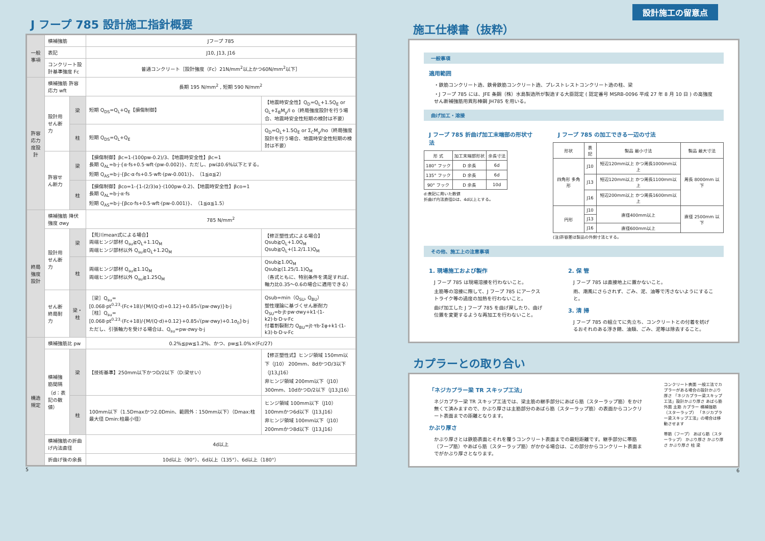J フープ 785 設計施工指針概要
| 一般事項 | 横補強筋 | | Jフープ 785 | |
| | 表記 | | J10, J13, J16 | |
| | コンクリート設計基準強度 Fc | | 普通コンクリート［設計強度（Fc）21N/mm<sup>2</sup>以上かつ60N/mm<sup>2</sup>以下］ | |
| 許容応力度設計 | 横補強筋 許容応力 wft | | 長期 195 N/mm<sup>2</sup> , 短期 590 N/mm<sup>2</sup> | |
| | 設計用せん断力 | 梁 | 短期 Q<sub>DS</sub>=Q<sub>L</sub>+Q<sub>E</sub>【損傷制御】 | 【地震時安全性】Q<sub>D</sub>=Q<sub>L</sub>+1.5Q<sub>E</sub> or Q<sub>L</sub>+Σ<sub>B</sub>M<sub>y</sub>/l o（終局強度設計を行う場合、地震時安全性短期の検討は不要） |
| | | 柱 | 短期 Q<sub>DS</sub>=Q<sub>L</sub>+Q<sub>E</sub> | Q<sub>D</sub>=Q<sub>L</sub>+1.5Q<sub>E</sub> or Σ<sub>C</sub>M<sub>y</sub>/ho（終局強度設計を行う場合、地震時安全性短期の検討は不要） |
| | 許容せん断力 | 梁 | 【損傷制御】βc=1-(100pw-0.2)/3、【地震時安全性】βc=1 長期 Q<sub>AL</sub>=b·j·{α·fs+0.5·wft·(pw-0.002)}、ただし、pwは0.6%以下とする。 短期 Q<sub>AS</sub>=b·j·{βc·α·fs+0.5·wft·(pw-0.001)}、（1≦α≦2） | |
| | | 柱 | 【損傷制御】βco=1-{1-(2/3)α}·(100pw-0.2)、【地震時安全性】βco=1 長期 Q<sub>AL</sub>=b·j·α·fs 短期 Q<sub>AS</sub>=b·j·{βco·fs+0.5·wft·(pw-0.001)}、（1≦α≦1.5） | |
| 終局強度設計 | 横補強筋 降伏強度 σwy | | 785 N/mm<sup>2</sup> | |
| | 設計用せん断力 | 梁 | 【荒川mean式による場合】 両端ヒンジ部材 Q<sub>su</sub>≧Q<sub>L</sub>+1.1Q<sub>M</sub> 両端ヒンジ部材以外 Q<sub>su</sub>≧Q<sub>L</sub>+1.2Q<sub>M</sub> | 【修正塑性式による場合】 Qsub≧Q<sub>L</sub>+1.0Q<sub>M</sub> Qsub≧Q<sub>L</sub>+(1.2/1.1)Q<sub>M</sub> |
| | | 柱 | 両端ヒンジ部材 Q<sub>su</sub>≧1.1Q<sub>M</sub> 両端ヒンジ部材以外 Q<sub>su</sub>≧1.25Q<sub>M</sub> | Qsub≧1.0Q<sub>M</sub> Qsub≧(1.25/1.1)Q<sub>M</sub> （各式ともに、特別条件を満足すれば、軸力比0.35～0.6の場合に適用できる） |
| | せん断終局耐力 | 梁・柱 | ［梁］Q<sub>su</sub>=[0.068·pt<sup>0.23</sup>·(Fc+18)/{M/(Q·d)+0.12}+0.85√(pw·σwy)]·b·j ［柱］Q<sub>su</sub>=[0.068·pt<sup>0.23</sup>·(Fc+18)/{M/(Q·d)+0.12}+0.85√(pw·σwy)+0.1σ<sub>0</sub>]·b·j ただし、引張軸力を受ける場合は、Q<sub>su</sub>=pw·σwy·b·j | Qsub=min（Q<sub>SU</sub>, Q<sub>BU</sub>） 塑性理論に基づくせん断耐力 Q<sub>SU</sub>=b·jt·pw·σwy+k1·(1-k2)·b·D·ν·Fc 付着割裂耐力 Q<sub>BU</sub>=jt·τb·Σφ+k1·(1-k3)·b·D·ν·Fc |
| 構造規定 | 横補強筋比 pw | | 0.2%≦pw≦1.2%、かつ、pw≦1.0%×(Fc/27) | |
| | 横補強筋間隔 （d：表記の数値） | 梁 | 【技術基準】250mm以下かつD/2以下（D:梁せい） | 【修正塑性式】ヒンジ領域 150mm以下（J10） 200mm、8dかつD/3以下（J13,J16） 非ヒンジ領域 200mm以下（J10） 300mm、10dかつD/2以下（J13,J16） |
| | | 柱 | 100mm以下（1.5Dmaxかつ2.0Dmin、範囲外：150mm以下）（Dmax:柱最大径 Dmin:柱最小径） | ヒンジ領域 100mm以下（J10） 100mmかつ6d以下（J13,J16） 非ヒンジ領域 100mm以下（J10） 200mmかつ8d以下（J13,J16） |
| | 横補強筋の折曲げ内法直径 | | 4d以上 | |
| | 折曲げ後の余長 | | 10d以上（90°）、6d以上（135°）、6d以上（180°） | |
5
設計施工の留意点
施工仕様書（抜粋）
一般事項
適用範囲
・鉄筋コンクリート造、鉄骨鉄筋コンクリート造、プレストレストコンクリート造の柱、梁
・J フープ 785 には、JFE 条鋼（株）水島製造所が製造する大臣認定 ( 認定番号 MSRB-0096 平成 27 年 8 月 10 日 ) の高強度せん断補強筋用異形棒鋼 JH785 を用いる。
曲げ加工・溶接
J フープ 785 折曲げ加工末端部の形状寸法
| 形 式 | 加工末端部形状 | 余長寸法 |
| --- | --- | --- |
| 180° フック | D 余長 | 6d |
| 135° フック | D 余長 | 6d |
| 90° フック | D 余長 | 10d |
d:表記に用いた数値
折曲げ内法直径Dは、4d以上とする。
J フープ 785 の加工できる一辺の寸法
| 形状 | 表記 | 製品 最小寸法 | 製品 最大寸法 |
| --- | --- | --- | --- |
| 四角形 多角形 | J10 | 短辺120mm以上 かつ周長1000mm以上 | 周長 8000mm 以下 |
| | J13 | 短辺120mm以上 かつ周長1100mm以上 | |
| | J16 | 短辺200mm以上 かつ周長1600mm以上 | |
| 円形 | J10 | 直径400mm以上 | 直径 2500mm 以下 |
| | J13 | | |
| | J16 | 直径600mm以上 | |
(注)許容差は製品の外側寸法とする。
その他、施工上の注意事項
1. 現場施工および製作
J フープ 785 は現場溶接を行わないこと。
主筋等の溶接に際して、J フープ 785 にアークストライク等の過度の加熱を行わないこと。
曲げ加工した J フープ 785 を曲げ戻したり、曲げ位置を変更するような再加工を行わないこと。
2. 保 管
J フープ 785 は直接地上に置かないこと。
雨、潮風にさらされず、ごみ、泥、油等で汚さないようにすること。
3. 清 掃
J フープ 785 の組立てに先立ち、コンクリートとの付着を妨げるおそれのある浮き錆、油類、ごみ、泥等は除去すること。
カプラーとの取り合い
「ネジカプラー梁 TR スキップ工法」
ネジカプラー梁 TR スキップ工法では、梁主筋の継手部分にあばら筋（スターラップ筋）をかけ無くて済みますので、かぶり厚さは主筋部分のあばら筋（スターラップ筋）の表面からコンクリート表面までの距離となります。
かぶり厚さ
かぶり厚さとは鉄筋表面とそれを覆うコンクリート表面までの最短距離です。継手部分に帯筋（フープ筋）やあばら筋（スターラップ筋）がかかる場合は、この部分からコンクリート表面までがかぶり厚さとなります。
コンクリート表面 一般工法でカプラーがある場合の設計かぶり厚さ 「ネジカプラー梁スキップ工法」設計かぶり厚さ あばら筋外面 主筋 カプラー 横補強筋（スターラップ） 「ネジカプラー梁スキップ工法」の場合は移動させます
帯筋（フープ） あばら筋（スターラップ） かぶり厚さ かぶり厚さ かぶり厚さ 柱 梁
6